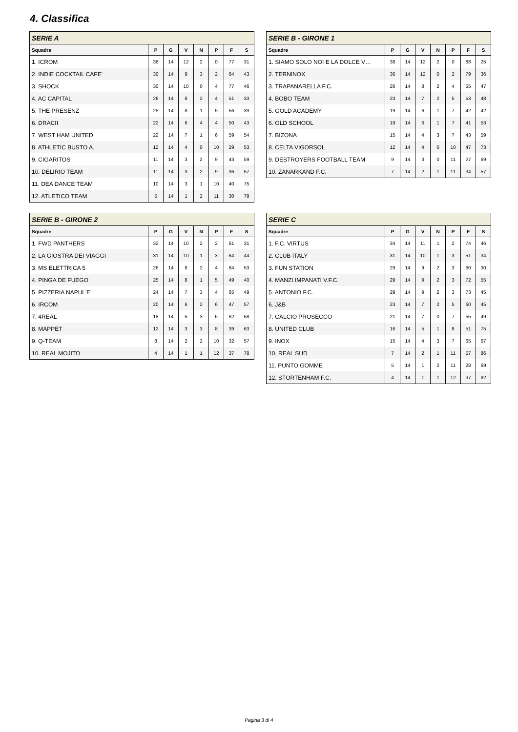4. Classifica
| SERIE A | | | | | | | |
| --- | --- | --- | --- | --- | --- | --- | --- |
| Squadre | P | G | V | N | P | F | S |
| 1. ICROM | 38 | 14 | 12 | 2 | 0 | 77 | 31 |
| 2. INDIE COCKTAIL CAFE' | 30 | 14 | 9 | 3 | 2 | 64 | 43 |
| 3. SHOCK | 30 | 14 | 10 | 0 | 4 | 77 | 46 |
| 4. AC CAPITAL | 26 | 14 | 8 | 2 | 4 | 51 | 33 |
| 5. THE PRESENZ | 25 | 14 | 8 | 1 | 5 | 56 | 39 |
| 6. DRACII | 22 | 14 | 6 | 4 | 4 | 50 | 43 |
| 7. WEST HAM UNITED | 22 | 14 | 7 | 1 | 6 | 59 | 54 |
| 8. ATHLETIC BUSTO A. | 12 | 14 | 4 | 0 | 10 | 29 | 53 |
| 9. CIGARITOS | 11 | 14 | 3 | 2 | 9 | 43 | 59 |
| 10. DELIRIO TEAM | 11 | 14 | 3 | 2 | 9 | 36 | 57 |
| 11. DEA DANCE TEAM | 10 | 14 | 3 | 1 | 10 | 40 | 75 |
| 12. ATLETICO TEAM | 5 | 14 | 1 | 2 | 11 | 30 | 79 |
| SERIE B - GIRONE 1 | | | | | | | |
| --- | --- | --- | --- | --- | --- | --- | --- |
| Squadre | P | G | V | N | P | F | S |
| 1. SIAMO SOLO NOI E LA DOLCE V… | 38 | 14 | 12 | 2 | 0 | 88 | 25 |
| 2. TERNINOX | 36 | 14 | 12 | 0 | 2 | 79 | 36 |
| 3. TRAPANARELLA F.C. | 26 | 14 | 8 | 2 | 4 | 55 | 47 |
| 4. BOBO TEAM | 23 | 14 | 7 | 2 | 5 | 53 | 48 |
| 5. GOLD ACADEMY | 19 | 14 | 6 | 1 | 7 | 42 | 42 |
| 6. OLD SCHOOL | 19 | 14 | 6 | 1 | 7 | 41 | 53 |
| 7. BIZONA | 15 | 14 | 4 | 3 | 7 | 43 | 59 |
| 8. CELTA VIGORSOL | 12 | 14 | 4 | 0 | 10 | 47 | 73 |
| 9. DESTROYERS FOOTBALL TEAM | 9 | 14 | 3 | 0 | 11 | 27 | 69 |
| 10. ZANARKAND F.C. | 7 | 14 | 2 | 1 | 11 | 34 | 57 |
| SERIE B - GIRONE 2 | | | | | | | |
| --- | --- | --- | --- | --- | --- | --- | --- |
| Squadre | P | G | V | N | P | F | S |
| 1. FWD PANTHERS | 32 | 14 | 10 | 2 | 2 | 61 | 31 |
| 2. LA GIOSTRA DEI VIAGGI | 31 | 14 | 10 | 1 | 3 | 64 | 44 |
| 3. MS ELETTRICA 5 | 26 | 14 | 8 | 2 | 4 | 84 | 53 |
| 4. PINGA DE FUEGO | 25 | 14 | 8 | 1 | 5 | 49 | 40 |
| 5. PIZZERIA NAPUL'E' | 24 | 14 | 7 | 3 | 4 | 65 | 49 |
| 6. IRCOM | 20 | 14 | 6 | 2 | 6 | 47 | 57 |
| 7. 4REAL | 18 | 14 | 5 | 3 | 6 | 62 | 68 |
| 8. MAPPET | 12 | 14 | 3 | 3 | 8 | 39 | 63 |
| 9. Q-TEAM | 8 | 14 | 2 | 2 | 10 | 32 | 57 |
| 10. REAL MOJITO | 4 | 14 | 1 | 1 | 12 | 37 | 78 |
| SERIE C | | | | | | | |
| --- | --- | --- | --- | --- | --- | --- | --- |
| Squadre | P | G | V | N | P | F | S |
| 1. F.C. VIRTUS | 34 | 14 | 11 | 1 | 2 | 74 | 46 |
| 2. CLUB ITALY | 31 | 14 | 10 | 1 | 3 | 51 | 34 |
| 3. FUN STATION | 29 | 14 | 9 | 2 | 3 | 60 | 30 |
| 4. MANZI IMPANATI V.F.C. | 29 | 14 | 9 | 2 | 3 | 72 | 55 |
| 5. ANTONIO F.C. | 29 | 14 | 9 | 2 | 3 | 73 | 45 |
| 6. J&B | 23 | 14 | 7 | 2 | 5 | 60 | 45 |
| 7. CALCIO PROSECCO | 21 | 14 | 7 | 0 | 7 | 55 | 49 |
| 8. UNITED CLUB | 16 | 14 | 5 | 1 | 8 | 51 | 75 |
| 9. INOX | 15 | 14 | 4 | 3 | 7 | 65 | 67 |
| 10. REAL SUD | 7 | 14 | 2 | 1 | 11 | 57 | 86 |
| 11. PUNTO GOMME | 5 | 14 | 1 | 2 | 11 | 28 | 69 |
| 12. STORTENHAM F.C. | 4 | 14 | 1 | 1 | 12 | 37 | 82 |
Pagina 3 di 4